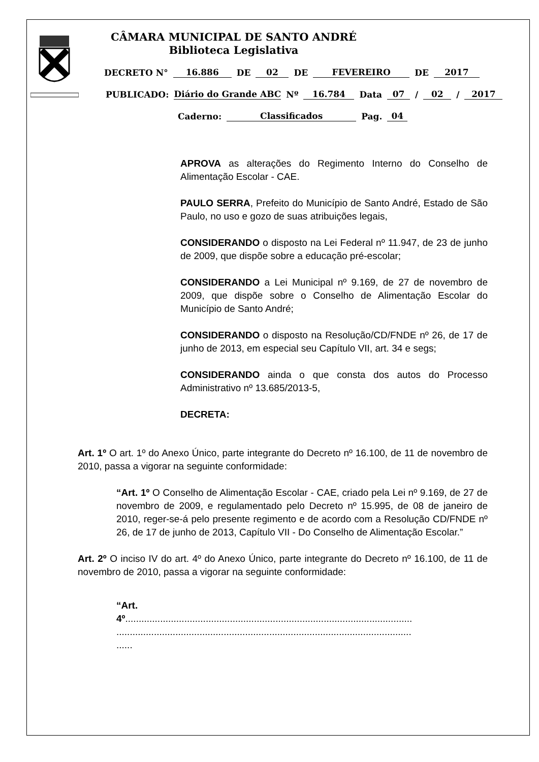CÂMARA MUNICIPAL DE SANTO ANDRÉ
Biblioteca Legislativa
DECRETO N° 16.886 DE 02 DE FEVEREIRO DE 2017
PUBLICADO: Diário do Grande ABC Nº 16.784 Data 07 / 02 / 2017
Caderno: Classificados Pag. 04
APROVA as alterações do Regimento Interno do Conselho de Alimentação Escolar - CAE.
PAULO SERRA, Prefeito do Município de Santo André, Estado de São Paulo, no uso e gozo de suas atribuições legais,
CONSIDERANDO o disposto na Lei Federal nº 11.947, de 23 de junho de 2009, que dispõe sobre a educação pré-escolar;
CONSIDERANDO a Lei Municipal nº 9.169, de 27 de novembro de 2009, que dispõe sobre o Conselho de Alimentação Escolar do Município de Santo André;
CONSIDERANDO o disposto na Resolução/CD/FNDE nº 26, de 17 de junho de 2013, em especial seu Capítulo VII, art. 34 e segs;
CONSIDERANDO ainda o que consta dos autos do Processo Administrativo nº 13.685/2013-5,
DECRETA:
Art. 1º O art. 1º do Anexo Único, parte integrante do Decreto nº 16.100, de 11 de novembro de 2010, passa a vigorar na seguinte conformidade:
“Art. 1º O Conselho de Alimentação Escolar - CAE, criado pela Lei nº 9.169, de 27 de novembro de 2009, e regulamentado pelo Decreto nº 15.995, de 08 de janeiro de 2010, reger-se-á pelo presente regimento e de acordo com a Resolução CD/FNDE nº 26, de 17 de junho de 2013, Capítulo VII - Do Conselho de Alimentação Escolar.”
Art. 2º O inciso IV do art. 4º do Anexo Único, parte integrante do Decreto nº 16.100, de 11 de novembro de 2010, passa a vigorar na seguinte conformidade:
“Art.
4º...........................................................................................................
..............................................................................................................
......